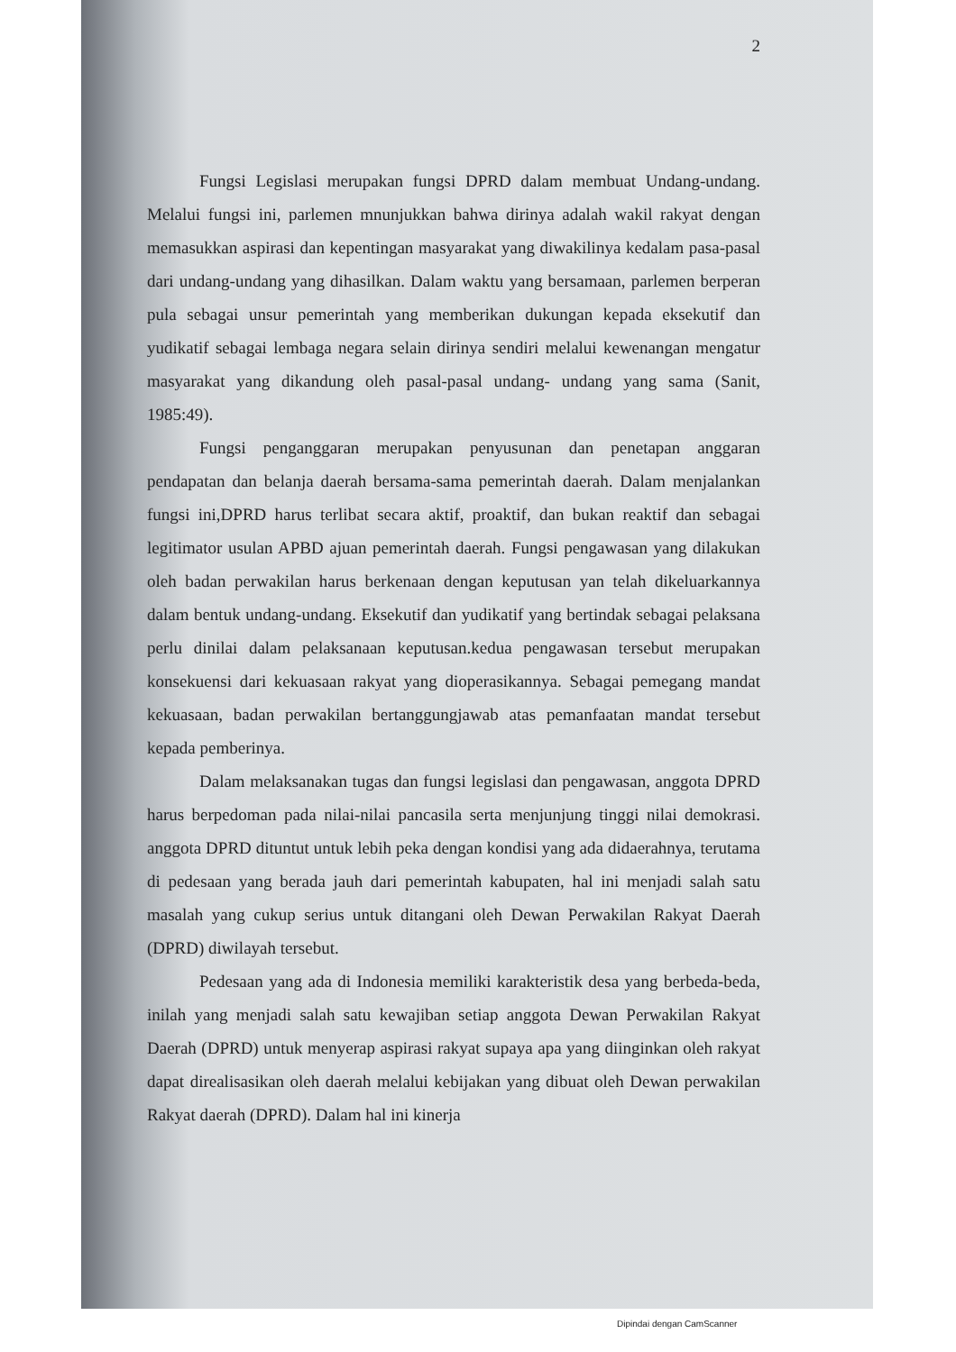2
Fungsi Legislasi merupakan fungsi DPRD dalam membuat Undang-undang. Melalui fungsi ini, parlemen mnunjukkan bahwa dirinya adalah wakil rakyat dengan memasukkan aspirasi dan kepentingan masyarakat yang diwakilinya kedalam pasa-pasal dari undang-undang yang dihasilkan. Dalam waktu yang bersamaan, parlemen berperan pula sebagai unsur pemerintah yang memberikan dukungan kepada eksekutif dan yudikatif sebagai lembaga negara selain dirinya sendiri melalui kewenangan mengatur masyarakat yang dikandung oleh pasal-pasal undang- undang yang sama (Sanit, 1985:49).
Fungsi penganggaran merupakan penyusunan dan penetapan anggaran pendapatan dan belanja daerah bersama-sama pemerintah daerah. Dalam menjalankan fungsi ini,DPRD harus terlibat secara aktif, proaktif, dan bukan reaktif dan sebagai legitimator usulan APBD ajuan pemerintah daerah. Fungsi pengawasan yang dilakukan oleh badan perwakilan harus berkenaan dengan keputusan yan telah dikeluarkannya dalam bentuk undang-undang. Eksekutif dan yudikatif yang bertindak sebagai pelaksana perlu dinilai dalam pelaksanaan keputusan.kedua pengawasan tersebut merupakan konsekuensi dari kekuasaan rakyat yang dioperasikannya. Sebagai pemegang mandat kekuasaan, badan perwakilan bertanggungjawab atas pemanfaatan mandat tersebut kepada pemberinya.
Dalam melaksanakan tugas dan fungsi legislasi dan pengawasan, anggota DPRD harus berpedoman pada nilai-nilai pancasila serta menjunjung tinggi nilai demokrasi. anggota DPRD dituntut untuk lebih peka dengan kondisi yang ada didaerahnya, terutama di pedesaan yang berada jauh dari pemerintah kabupaten, hal ini menjadi salah satu masalah yang cukup serius untuk ditangani oleh Dewan Perwakilan Rakyat Daerah (DPRD) diwilayah tersebut.
Pedesaan yang ada di Indonesia memiliki karakteristik desa yang berbeda-beda, inilah yang menjadi salah satu kewajiban setiap anggota Dewan Perwakilan Rakyat Daerah (DPRD) untuk menyerap aspirasi rakyat supaya apa yang diinginkan oleh rakyat dapat direalisasikan oleh daerah melalui kebijakan yang dibuat oleh Dewan perwakilan Rakyat daerah (DPRD). Dalam hal ini kinerja
Dipindai dengan CamScanner